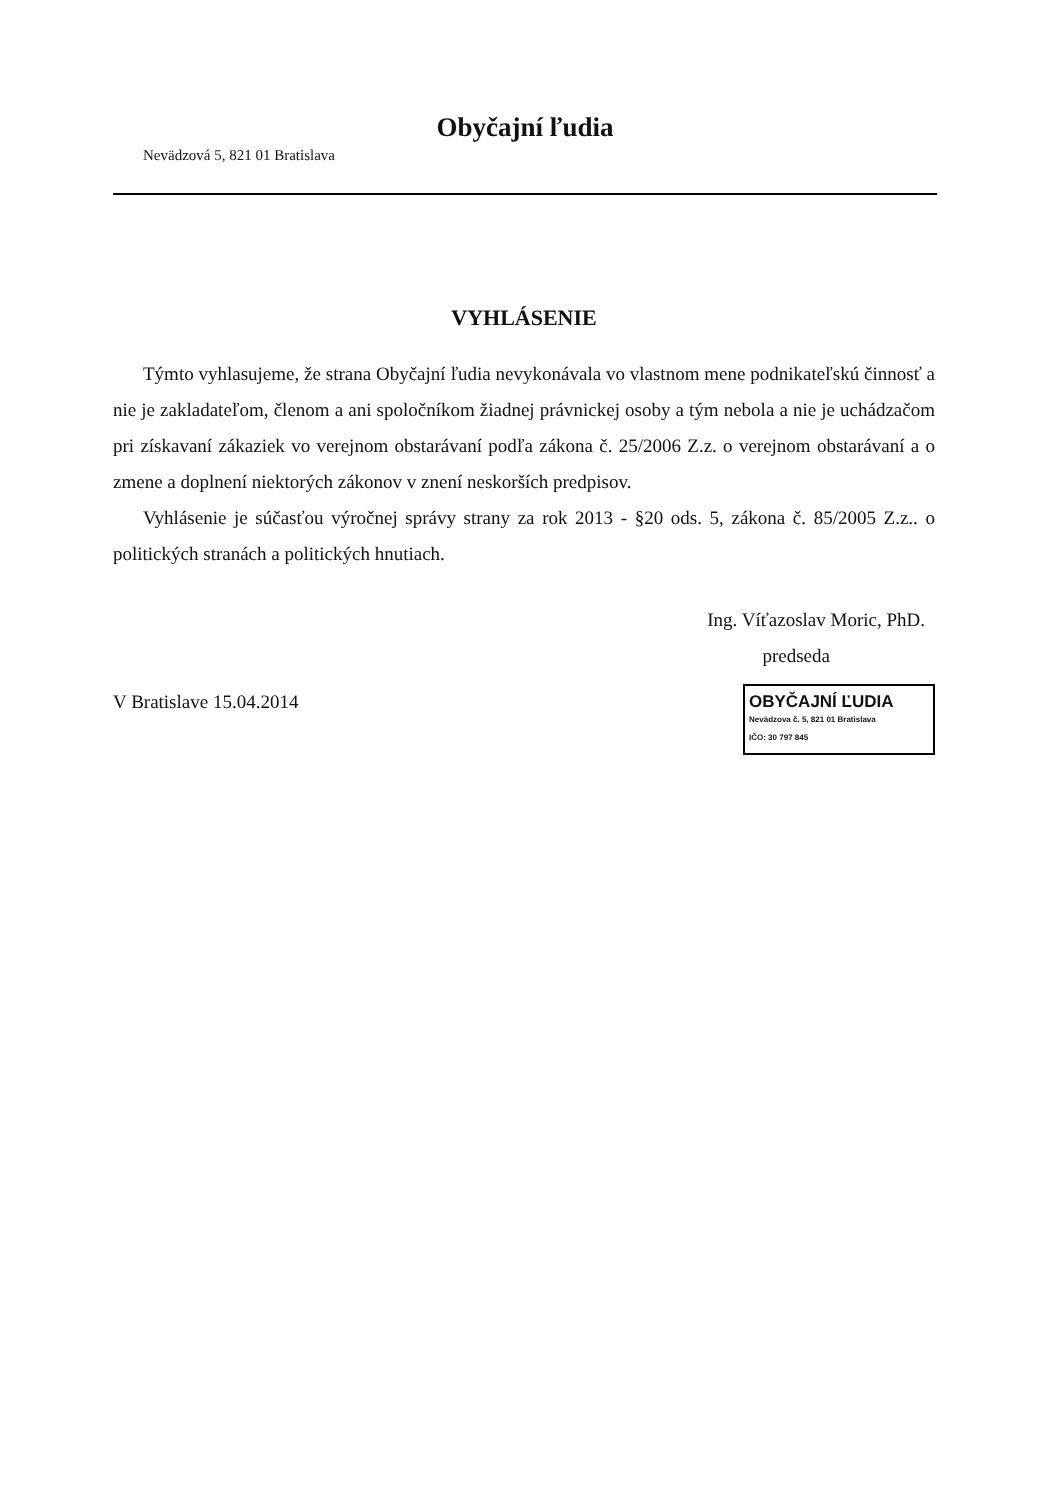Obyčajní ľudia
Nevädzová 5, 821 01 Bratislava
VYHLÁSENIE
Týmto vyhlasujeme, že strana Obyčajní ľudia nevykonávala vo vlastnom mene podnikateľskú činnosť a nie je zakladateľom, členom a ani spoločníkom žiadnej právnickej osoby a tým nebola a nie je uchádzačom pri získavaní zákaziek vo verejnom obstarávaní podľa zákona č. 25/2006 Z.z. o verejnom obstarávaní a o zmene a doplnení niektorých zákonov v znení neskorších predpisov.
Vyhlásenie je súčasťou výročnej správy strany za rok 2013 - §20 ods. 5, zákona č. 85/2005 Z.z.. o politických stranách a politických hnutiach.
Ing. Víťazoslav Moric, PhD.
predseda
V Bratislave 15.04.2014
OBYČAJNÍ ĽUDIA
Nevädzova č. 5, 821 01 Bratislava
IČO: 30 797 845